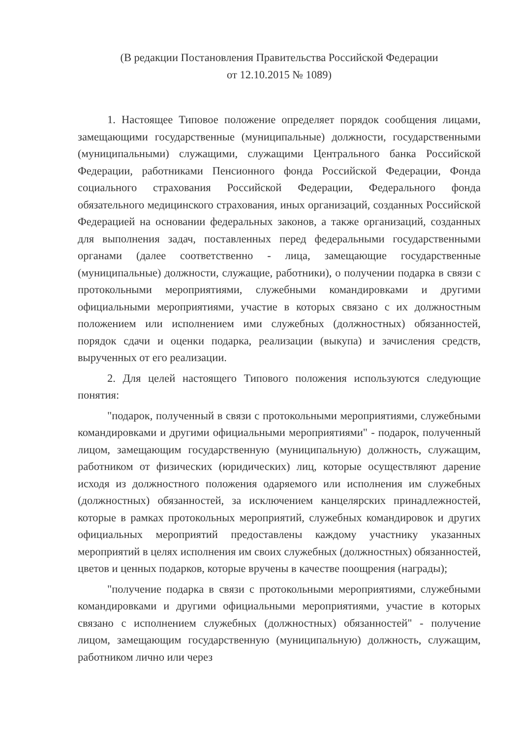(В редакции Постановления Правительства Российской Федерации
от 12.10.2015 № 1089)
1. Настоящее Типовое положение определяет порядок сообщения лицами, замещающими государственные (муниципальные) должности, государственными (муниципальными) служащими, служащими Центрального банка Российской Федерации, работниками Пенсионного фонда Российской Федерации, Фонда социального страхования Российской Федерации, Федерального фонда обязательного медицинского страхования, иных организаций, созданных Российской Федерацией на основании федеральных законов, а также организаций, созданных для выполнения задач, поставленных перед федеральными государственными органами (далее соответственно - лица, замещающие государственные (муниципальные) должности, служащие, работники), о получении подарка в связи с протокольными мероприятиями, служебными командировками и другими официальными мероприятиями, участие в которых связано с их должностным положением или исполнением ими служебных (должностных) обязанностей, порядок сдачи и оценки подарка, реализации (выкупа) и зачисления средств, вырученных от его реализации.
2. Для целей настоящего Типового положения используются следующие понятия:
"подарок, полученный в связи с протокольными мероприятиями, служебными командировками и другими официальными мероприятиями" - подарок, полученный лицом, замещающим государственную (муниципальную) должность, служащим, работником от физических (юридических) лиц, которые осуществляют дарение исходя из должностного положения одаряемого или исполнения им служебных (должностных) обязанностей, за исключением канцелярских принадлежностей, которые в рамках протокольных мероприятий, служебных командировок и других официальных мероприятий предоставлены каждому участнику указанных мероприятий в целях исполнения им своих служебных (должностных) обязанностей, цветов и ценных подарков, которые вручены в качестве поощрения (награды);
"получение подарка в связи с протокольными мероприятиями, служебными командировками и другими официальными мероприятиями, участие в которых связано с исполнением служебных (должностных) обязанностей" - получение лицом, замещающим государственную (муниципальную) должность, служащим, работником лично или через